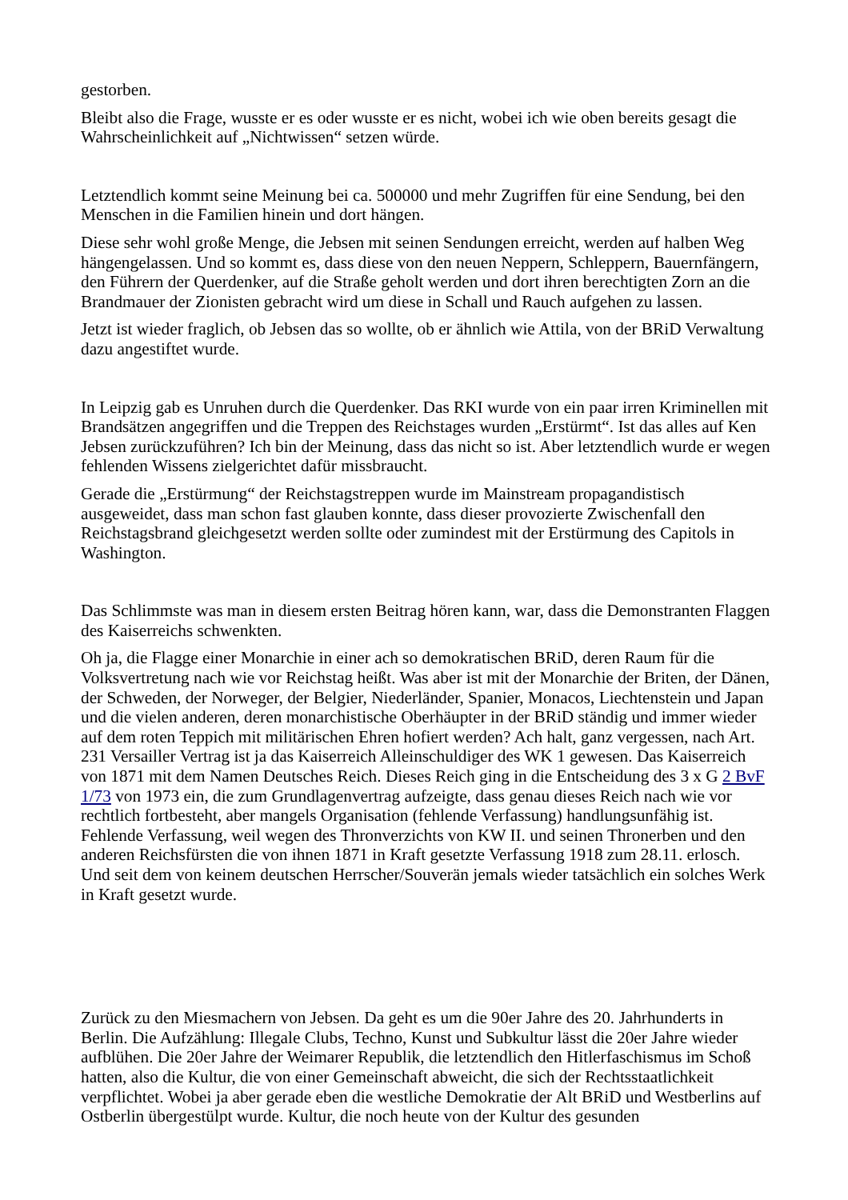gestorben.
Bleibt also die Frage, wusste er es oder wusste er es nicht, wobei ich wie oben bereits gesagt die Wahrscheinlichkeit auf „Nichtwissen“ setzen würde.
Letztendlich kommt seine Meinung bei ca. 500000 und mehr Zugriffen für eine Sendung, bei den Menschen in die Familien hinein und dort hängen.
Diese sehr wohl große Menge, die Jebsen mit seinen Sendungen erreicht, werden auf halben Weg hängengelassen. Und so kommt es, dass diese von den neuen Neppern, Schleppern, Bauernfängern, den Führern der Querdenker, auf die Straße geholt werden und dort ihren berechtigten Zorn an die Brandmauer der Zionisten gebracht wird um diese in Schall und Rauch aufgehen zu lassen.
Jetzt ist wieder fraglich, ob Jebsen das so wollte, ob er ähnlich wie Attila, von der BRiD Verwaltung dazu angestiftet wurde.
In Leipzig gab es Unruhen durch die Querdenker. Das RKI wurde von ein paar irren Kriminellen mit Brandsätzen angegriffen und die Treppen des Reichstages wurden „Erstürmt“. Ist das alles auf Ken Jebsen zurückzuführen? Ich bin der Meinung, dass das nicht so ist. Aber letztendlich wurde er wegen fehlenden Wissens zielgerichtet dafür missbraucht.
Gerade die „Erstürmung“ der Reichstagstreppen wurde im Mainstream propagandistisch ausgeweidet, dass man schon fast glauben konnte, dass dieser provozierte Zwischenfall den Reichstagsbrand gleichgesetzt werden sollte oder zumindest mit der Erstürmung des Capitols in Washington.
Das Schlimmste was man in diesem ersten Beitrag hören kann, war, dass die Demonstranten Flaggen des Kaiserreichs schwenkten.
Oh ja, die Flagge einer Monarchie in einer ach so demokratischen BRiD, deren Raum für die Volksvertretung nach wie vor Reichstag heißt. Was aber ist mit der Monarchie der Briten, der Dänen, der Schweden, der Norweger, der Belgier, Niederländer, Spanier, Monacos, Liechtenstein und Japan und die vielen anderen, deren monarchistische Oberhäupter in der BRiD ständig und immer wieder auf dem roten Teppich mit militärischen Ehren hofiert werden? Ach halt, ganz vergessen, nach Art. 231 Versailler Vertrag ist ja das Kaiserreich Alleinschuldiger des WK 1 gewesen. Das Kaiserreich von 1871 mit dem Namen Deutsches Reich. Dieses Reich ging in die Entscheidung des 3 x G 2 BvF 1/73 von 1973 ein, die zum Grundlagenvertrag aufzeigte, dass genau dieses Reich nach wie vor rechtlich fortbesteht, aber mangels Organisation (fehlende Verfassung) handlungsunfähig ist. Fehlende Verfassung, weil wegen des Thronverzichts von KW II. und seinen Thronerben und den anderen Reichsfürsten die von ihnen 1871 in Kraft gesetzte Verfassung 1918 zum 28.11. erlosch. Und seit dem von keinem deutschen Herrscher/Souverän jemals wieder tatsächlich ein solches Werk in Kraft gesetzt wurde.
Zurück zu den Miesmachern von Jebsen. Da geht es um die 90er Jahre des 20. Jahrhunderts in Berlin. Die Aufzählung: Illegale Clubs, Techno, Kunst und Subkultur lässt die 20er Jahre wieder aufblühen. Die 20er Jahre der Weimarer Republik, die letztendlich den Hitlerfaschismus im Schoß hatten, also die Kultur, die von einer Gemeinschaft abweicht, die sich der Rechtsstaatlichkeit verpflichtet. Wobei ja aber gerade eben die westliche Demokratie der Alt BRiD und Westberlins auf Ostberlin übergestülpt wurde. Kultur, die noch heute von der Kultur des gesunden